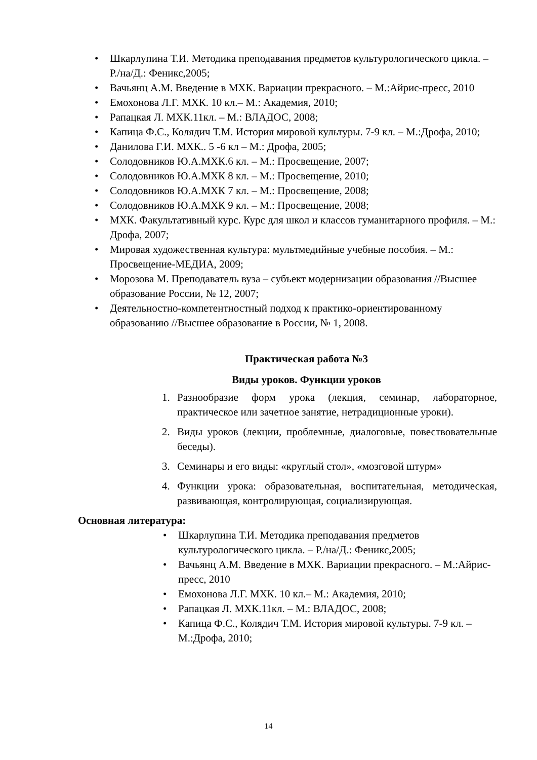• Шкарлупина Т.И. Методика преподавания предметов культурологического цикла. – Р./на/Д.: Феникс,2005;
• Вачьянц А.М. Введение в МХК. Вариации прекрасного. – М.:Айрис-пресс, 2010
• Емохонова Л.Г. МХК. 10 кл.– М.: Академия, 2010;
• Рапацкая Л. МХК.11кл. – М.: ВЛАДОС, 2008;
• Капица Ф.С., Колядич Т.М. История мировой культуры. 7-9 кл. – М.:Дрофа, 2010;
• Данилова Г.И. МХК.. 5 -6 кл – М.: Дрофа, 2005;
• Солодовников Ю.А.МХК.6 кл. – М.: Просвещение, 2007;
• Солодовников Ю.А.МХК 8 кл. – М.: Просвещение, 2010;
• Солодовников Ю.А.МХК 7 кл. – М.: Просвещение, 2008;
• Солодовников Ю.А.МХК 9 кл. – М.: Просвещение, 2008;
• МХК. Факультативный курс. Курс для школ и классов гуманитарного профиля. – М.: Дрофа, 2007;
• Мировая художественная культура: мультмедийные учебные пособия. – М.: Просвещение-МЕДИА, 2009;
• Морозова М. Преподаватель вуза – субъект модернизации образования //Высшее образование России, № 12, 2007;
• Деятельностно-компетентностный подход к практико-ориентированному образованию //Высшее образование в России, № 1, 2008.
Практическая работа №3
Виды уроков. Функции уроков
1. Разнообразие форм урока (лекция, семинар, лабораторное, практическое или зачетное занятие, нетрадиционные уроки).
2. Виды уроков (лекции, проблемные, диалоговые, повествовательные беседы).
3. Семинары и его виды: «круглый стол», «мозговой штурм»
4. Функции урока: образовательная, воспитательная, методическая, развивающая, контролирующая, социализирующая.
Основная литература:
• Шкарлупина Т.И. Методика преподавания предметов культурологического цикла. – Р./на/Д.: Феникс,2005;
• Вачьянц А.М. Введение в МХК. Вариации прекрасного. – М.:Айрис-пресс, 2010
• Емохонова Л.Г. МХК. 10 кл.– М.: Академия, 2010;
• Рапацкая Л. МХК.11кл. – М.: ВЛАДОС, 2008;
• Капица Ф.С., Колядич Т.М. История мировой культуры. 7-9 кл. – М.:Дрофа, 2010;
14